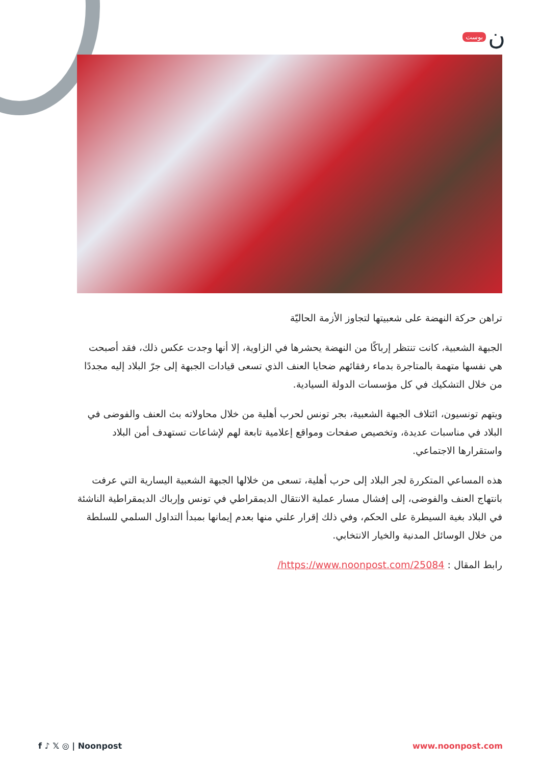بوست ن
تراهن حركة النهضة على شعبيتها لتجاوز الأزمة الحاليّة
الجبهة الشعبية، كانت تنتظر إرباكًا من النهضة يحشرها في الزاوية، إلا أنها وجدت عكس ذلك، فقد أصبحت هي نفسها متهمة بالمتاجرة بدماء رفقائهم ضحايا العنف الذي تسعى قيادات الجبهة إلى جرّ البلاد إليه مجددًا من خلال التشكيك في كل مؤسسات الدولة السيادية.
ويتهم تونسيون، ائتلاف الجبهة الشعبية، بجر تونس لحرب أهلية من خلال محاولاته بث العنف والفوضى في البلاد في مناسبات عديدة، وتخصيص صفحات ومواقع إعلامية تابعة لهم لإشاعات تستهدف أمن البلاد واستقرارها الاجتماعي.
هذه المساعي المتكررة لجر البلاد إلى حرب أهلية، تسعى من خلالها الجبهة الشعبية اليسارية التي عرفت بانتهاج العنف والفوضى، إلى إفشال مسار عملية الانتقال الديمقراطي في تونس وإرباك الديمقراطية الناشئة في البلاد بغية السيطرة على الحكم، وفي ذلك إقرار علني منها بعدم إيمانها بمبدأ التداول السلمي للسلطة من خلال الوسائل المدنية والخيار الانتخابي.
رابط المقال : https://www.noonpost.com/25084/
f ♪ 𝕏 ◎ | Noonpost www.noonpost.com